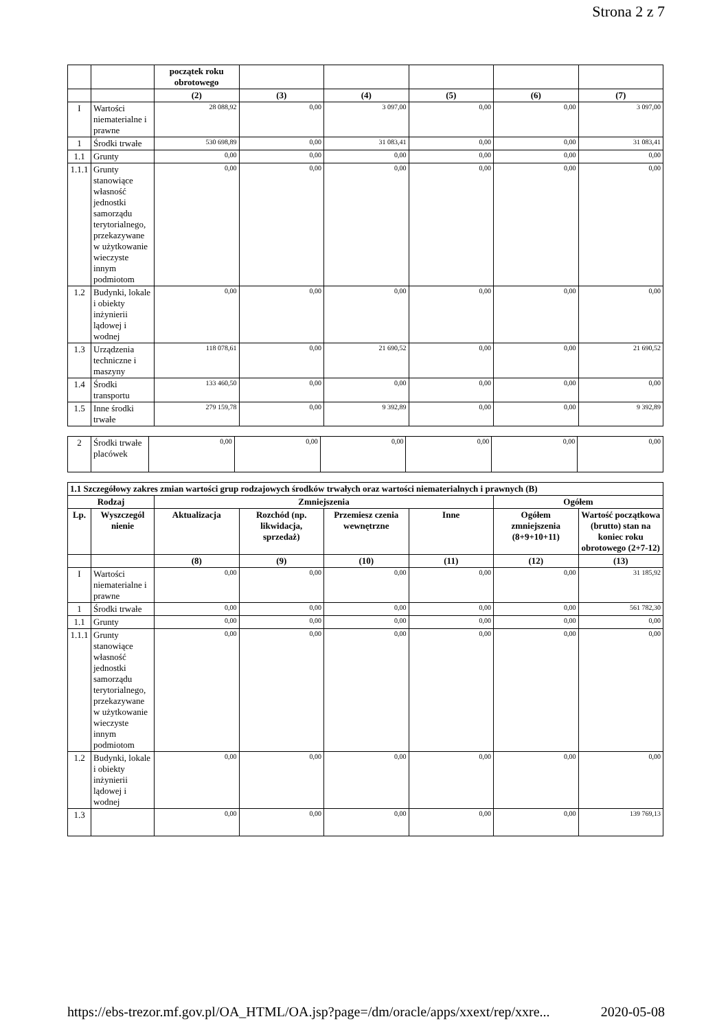Strona 2 z 7
| | | początek roku obrotowego | | | | | |
| | | (2) | (3) | (4) | (5) | (6) | (7) |
| I | Wartości niematerialne i prawne | 28 088,92 | 0,00 | 3 097,00 | 0,00 | 0,00 | 3 097,00 |
| 1 | Środki trwałe | 530 698,89 | 0,00 | 31 083,41 | 0,00 | 0,00 | 31 083,41 |
| 1.1 | Grunty | 0,00 | 0,00 | 0,00 | 0,00 | 0,00 | 0,00 |
| 1.1.1 | Grunty stanowiące własność jednostki samorządu terytorialnego, przekazywane w użytkowanie wieczyste innym podmiotom | 0,00 | 0,00 | 0,00 | 0,00 | 0,00 | 0,00 |
| 1.2 | Budynki, lokale i obiekty inżynierii lądowej i wodnej | 0,00 | 0,00 | 0,00 | 0,00 | 0,00 | 0,00 |
| 1.3 | Urządzenia techniczne i maszyny | 118 078,61 | 0,00 | 21 690,52 | 0,00 | 0,00 | 21 690,52 |
| 1.4 | Środki transportu | 133 460,50 | 0,00 | 0,00 | 0,00 | 0,00 | 0,00 |
| 1.5 | Inne środki trwałe | 279 159,78 | 0,00 | 9 392,89 | 0,00 | 0,00 | 9 392,89 |
| 2 | Środki trwałe placówek | 0,00 | 0,00 | 0,00 | 0,00 | 0,00 | 0,00 |
| 1.1 Szczegółowy zakres zmian wartości grup rodzajowych środków trwałych oraz wartości niematerialnych i prawnych (B) | | | | | | | |
| --- | --- | --- | --- | --- | --- | --- | --- |
| Rodzaj | | Zmniejszenia | | | | Ogółem | |
| Lp. | Wyszczegól nienie | Aktualizacja | Rozchód (np. likwidacja, sprzedaż) | Przemiesz czenia wewnętrzne | Inne | Ogółem zmniejszenia (8+9+10+11) | Wartość początkowa (brutto) stan na koniec roku obrotowego (2+7-12) |
| | | (8) | (9) | (10) | (11) | (12) | (13) |
| I | Wartości niematerialne i prawne | 0,00 | 0,00 | 0,00 | 0,00 | 0,00 | 31 185,92 |
| 1 | Środki trwałe | 0,00 | 0,00 | 0,00 | 0,00 | 0,00 | 561 782,30 |
| 1.1 | Grunty | 0,00 | 0,00 | 0,00 | 0,00 | 0,00 | 0,00 |
| 1.1.1 | Grunty stanowiące własność jednostki samorządu terytorialnego, przekazywane w użytkowanie wieczyste innym podmiotom | 0,00 | 0,00 | 0,00 | 0,00 | 0,00 | 0,00 |
| 1.2 | Budynki, lokale i obiekty inżynierii lądowej i wodnej | 0,00 | 0,00 | 0,00 | 0,00 | 0,00 | 0,00 |
| 1.3 | | 0,00 | 0,00 | 0,00 | 0,00 | 0,00 | 139 769,13 |
https://ebs-trezor.mf.gov.pl/OA_HTML/OA.jsp?page=/dm/oracle/apps/xxext/rep/xxre... 2020-05-08